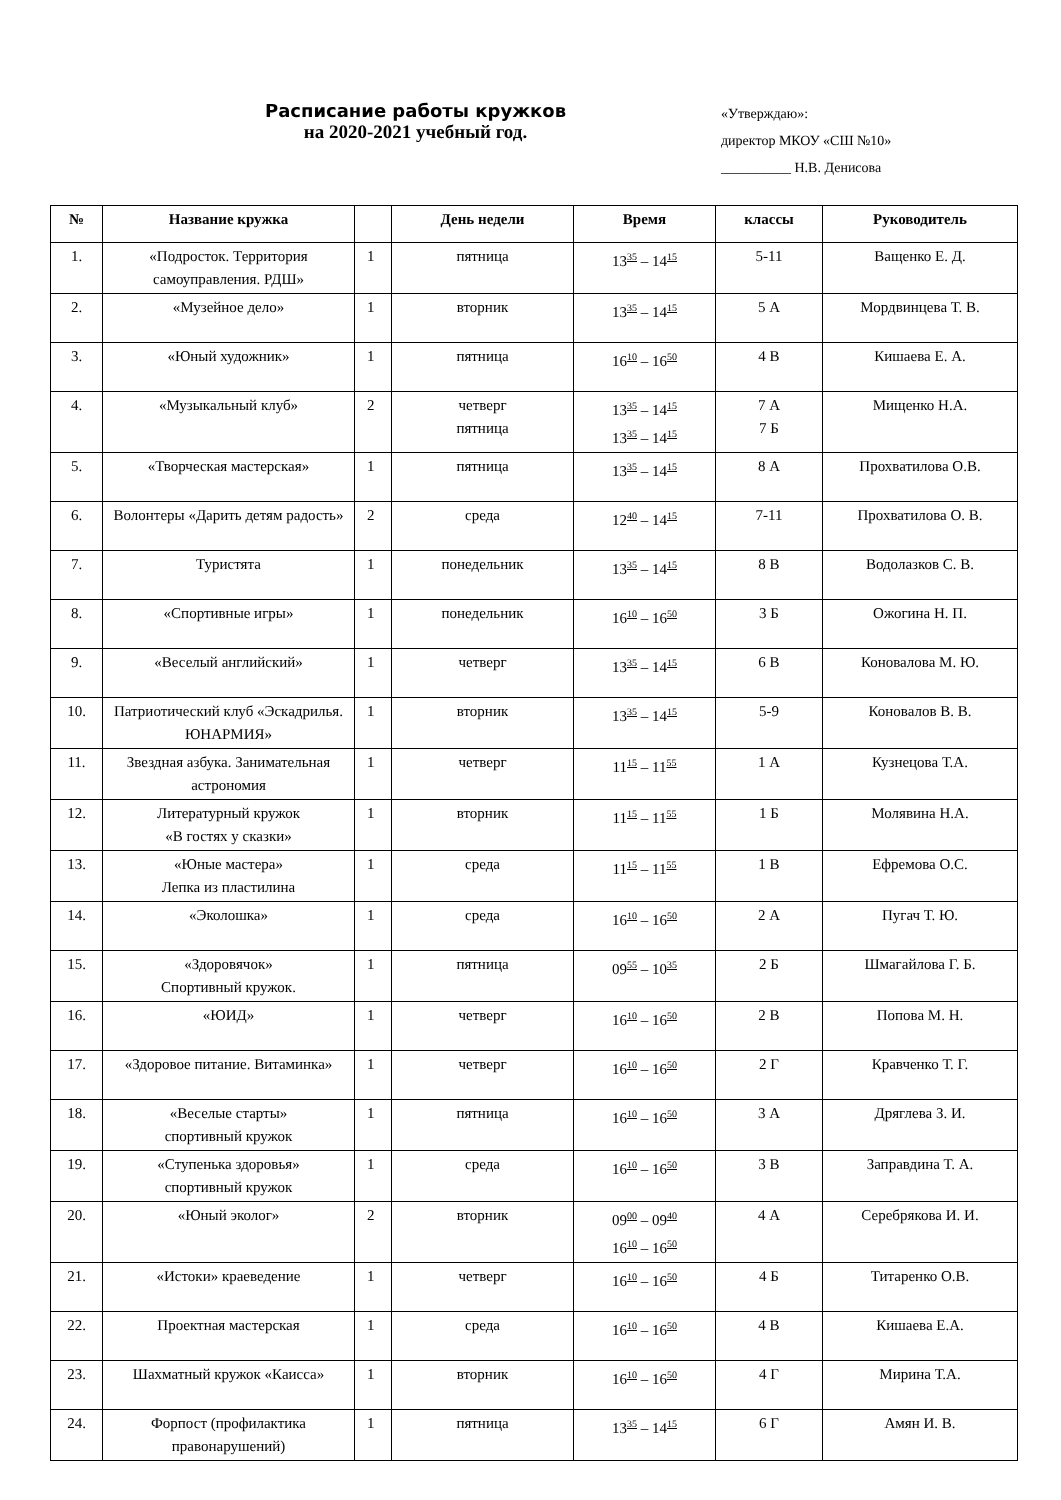Расписание работы кружков
на 2020-2021 учебный год.
«Утверждаю»:
директор МКОУ «СШ №10»
__________ Н.В. Денисова
| № | Название кружка | | День недели | Время | классы | Руководитель |
| --- | --- | --- | --- | --- | --- | --- |
| 1. | «Подросток. Территория самоуправления. РДШ» | 1 | пятница | 13<sup>35</sup> – 14<sup>15</sup> | 5-11 | Ващенко Е. Д. |
| 2. | «Музейное дело» | 1 | вторник | 13<sup>35</sup> – 14<sup>15</sup> | 5 А | Мордвинцева Т. В. |
| 3. | «Юный художник» | 1 | пятница | 16<sup>10</sup> – 16<sup>50</sup> | 4 В | Кишаева Е. А. |
| 4. | «Музыкальный клуб» | 2 | четверг пятница | 13<sup>35</sup> – 14<sup>15</sup> 13<sup>35</sup> – 14<sup>15</sup> | 7 А 7 Б | Мищенко Н.А. |
| 5. | «Творческая мастерская» | 1 | пятница | 13<sup>35</sup> – 14<sup>15</sup> | 8 А | Прохватилова О.В. |
| 6. | Волонтеры «Дарить детям радость» | 2 | среда | 12<sup>40</sup> – 14<sup>15</sup> | 7-11 | Прохватилова О. В. |
| 7. | Туристята | 1 | понедельник | 13<sup>35</sup> – 14<sup>15</sup> | 8 В | Водолазков С. В. |
| 8. | «Спортивные игры» | 1 | понедельник | 16<sup>10</sup> – 16<sup>50</sup> | 3 Б | Ожогина Н. П. |
| 9. | «Веселый английский» | 1 | четверг | 13<sup>35</sup> – 14<sup>15</sup> | 6 В | Коновалова М. Ю. |
| 10. | Патриотический клуб «Эскадрилья. ЮНАРМИЯ» | 1 | вторник | 13<sup>35</sup> – 14<sup>15</sup> | 5-9 | Коновалов В. В. |
| 11. | Звездная азбука. Занимательная астрономия | 1 | четверг | 11<sup>15</sup> – 11<sup>55</sup> | 1 А | Кузнецова Т.А. |
| 12. | Литературный кружок «В гостях у сказки» | 1 | вторник | 11<sup>15</sup> – 11<sup>55</sup> | 1 Б | Молявина Н.А. |
| 13. | «Юные мастера» Лепка из пластилина | 1 | среда | 11<sup>15</sup> – 11<sup>55</sup> | 1 В | Ефремова О.С. |
| 14. | «Эколошка» | 1 | среда | 16<sup>10</sup> – 16<sup>50</sup> | 2 А | Пугач Т. Ю. |
| 15. | «Здоровячок» Спортивный кружок. | 1 | пятница | 09<sup>55</sup> – 10<sup>35</sup> | 2 Б | Шмагайлова Г. Б. |
| 16. | «ЮИД» | 1 | четверг | 16<sup>10</sup> – 16<sup>50</sup> | 2 В | Попова М. Н. |
| 17. | «Здоровое питание. Витаминка» | 1 | четверг | 16<sup>10</sup> – 16<sup>50</sup> | 2 Г | Кравченко Т. Г. |
| 18. | «Веселые старты» спортивный кружок | 1 | пятница | 16<sup>10</sup> – 16<sup>50</sup> | 3 А | Дряглева З. И. |
| 19. | «Ступенька здоровья» спортивный кружок | 1 | среда | 16<sup>10</sup> – 16<sup>50</sup> | 3 В | Заправдина Т. А. |
| 20. | «Юный эколог» | 2 | вторник | 09<sup>00</sup> – 09<sup>40</sup> 16<sup>10</sup> – 16<sup>50</sup> | 4 А | Серебрякова И. И. |
| 21. | «Истоки» краеведение | 1 | четверг | 16<sup>10</sup> – 16<sup>50</sup> | 4 Б | Титаренко О.В. |
| 22. | Проектная мастерская | 1 | среда | 16<sup>10</sup> – 16<sup>50</sup> | 4 В | Кишаева Е.А. |
| 23. | Шахматный кружок «Каисса» | 1 | вторник | 16<sup>10</sup> – 16<sup>50</sup> | 4 Г | Мирина Т.А. |
| 24. | Форпост (профилактика правонарушений) | 1 | пятница | 13<sup>35</sup> – 14<sup>15</sup> | 6 Г | Амян И. В. |